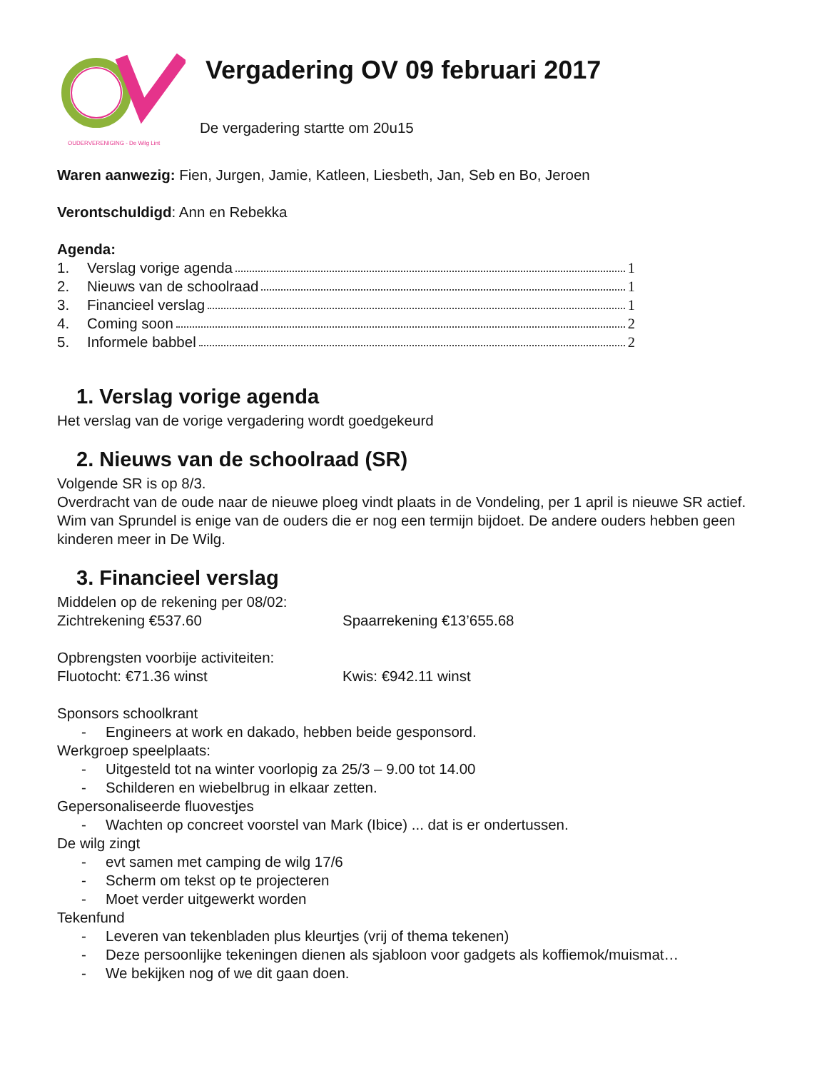OUDERVERENIGING - De Wilg Lint
Vergadering OV 09 februari 2017
De vergadering startte om 20u15
Waren aanwezig: Fien, Jurgen, Jamie, Katleen, Liesbeth, Jan, Seb en Bo, Jeroen
Verontschuldigd: Ann en Rebekka
Agenda:
1. Verslag vorige agenda 1
2. Nieuws van de schoolraad 1
3. Financieel verslag 1
4. Coming soon 2
5. Informele babbel 2
1. Verslag vorige agenda
Het verslag van de vorige vergadering wordt goedgekeurd
2. Nieuws van de schoolraad (SR)
Volgende SR is op 8/3.
Overdracht van de oude naar de nieuwe ploeg vindt plaats in de Vondeling, per 1 april is nieuwe SR actief.
Wim van Sprundel is enige van de ouders die er nog een termijn bijdoet. De andere ouders hebben geen kinderen meer in De Wilg.
3. Financieel verslag
Middelen op de rekening per 08/02:
Zichtrekening €537.60 Spaarrekening €13’655.68
Opbrengsten voorbije activiteiten:
Fluotocht: €71.36 winst Kwis: €942.11 winst
Sponsors schoolkrant
- Engineers at work en dakado, hebben beide gesponsord.
Werkgroep speelplaats:
- Uitgesteld tot na winter voorlopig za 25/3 – 9.00 tot 14.00
- Schilderen en wiebelbrug in elkaar zetten.
Gepersonaliseerde fluovestjes
- Wachten op concreet voorstel van Mark (Ibice) ... dat is er ondertussen.
De wilg zingt
- evt samen met camping de wilg 17/6
- Scherm om tekst op te projecteren
- Moet verder uitgewerkt worden
Tekenfund
- Leveren van tekenbladen plus kleurtjes (vrij of thema tekenen)
- Deze persoonlijke tekeningen dienen als sjabloon voor gadgets als koffiemok/muismat…
- We bekijken nog of we dit gaan doen.